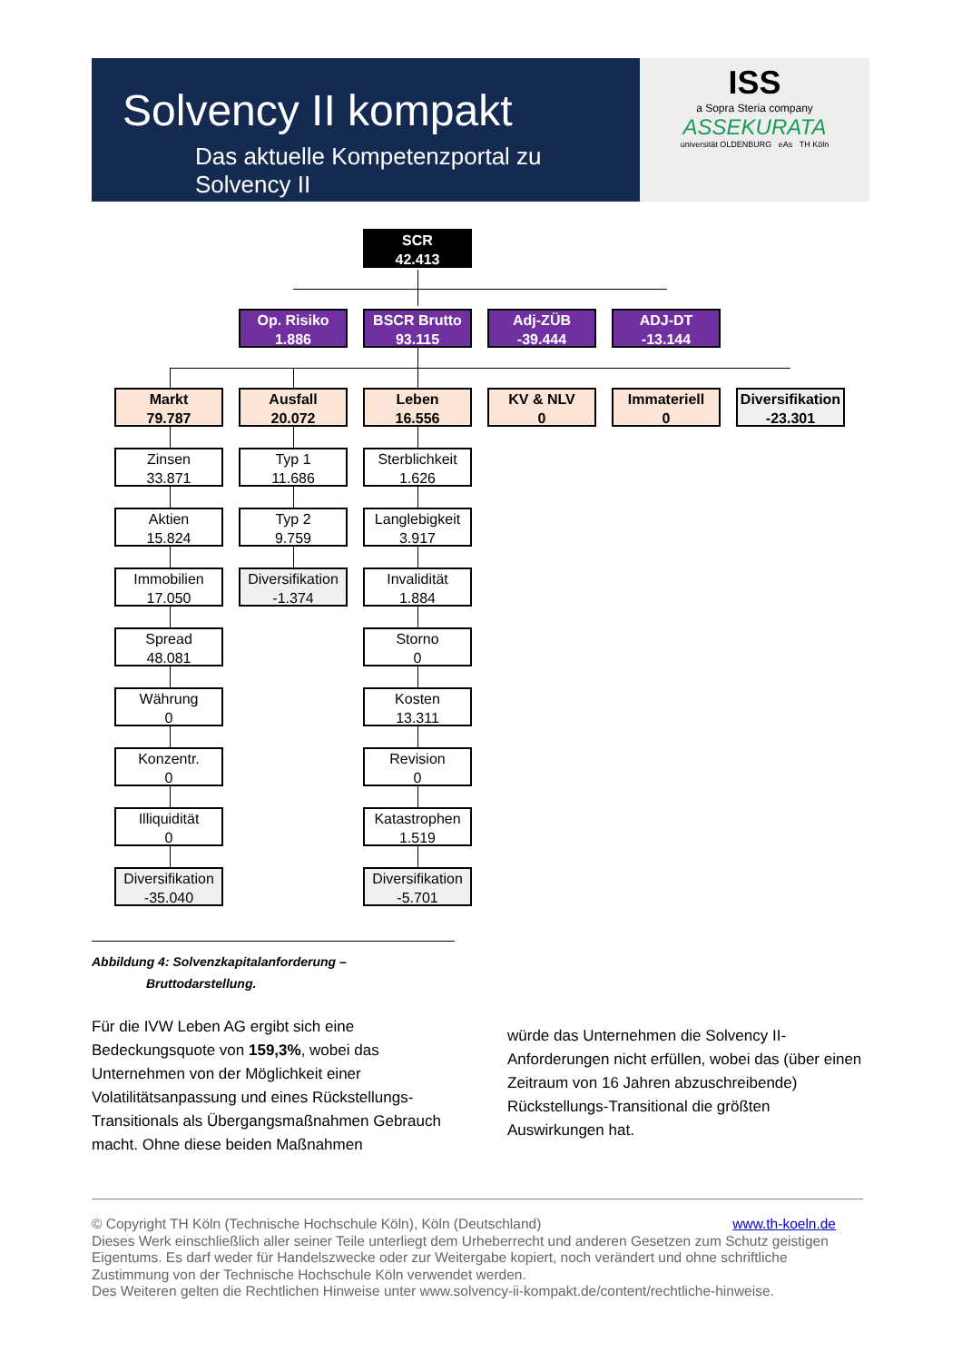Solvency II kompakt
Das aktuelle Kompetenzportal zu Solvency II
ISS
a Sopra Steria company
ASSEKURATA
universität OLDENBURG eAs TH Köln
SCR
42.413
Op. Risiko
1.886
BSCR Brutto
93.115
Adj-ZÜB
-39.444
ADJ-DT
-13.144
Markt
79.787
Ausfall
20.072
Leben
16.556
KV & NLV
0
Immateriell
0
Diversifikation
-23.301
Zinsen
33.871
Typ 1
11.686
Sterblichkeit
1.626
Aktien
15.824
Typ 2
9.759
Langlebigkeit
3.917
Immobilien
17.050
Diversifikation
-1.374
Invalidität
1.884
Spread
48.081
Storno
0
Währung
0
Kosten
13.311
Konzentr.
0
Revision
0
Illiquidität
0
Katastrophen
1.519
Diversifikation
-35.040
Diversifikation
-5.701
Abbildung 4: Solvenzkapitalanforderung –
Bruttodarstellung.
Für die IVW Leben AG ergibt sich eine Bedeckungsquote von 159,3%, wobei das Unternehmen von der Möglichkeit einer Volatilitätsanpassung und eines Rückstellungs-Transitionals als Übergangsmaßnahmen Gebrauch macht. Ohne diese beiden Maßnahmen
würde das Unternehmen die Solvency II-Anforderungen nicht erfüllen, wobei das (über einen Zeitraum von 16 Jahren abzuschreibende) Rückstellungs-Transitional die größten Auswirkungen hat.
© Copyright TH Köln (Technische Hochschule Köln), Köln (Deutschland) www.th-koeln.de
Dieses Werk einschließlich aller seiner Teile unterliegt dem Urheberrecht und anderen Gesetzen zum Schutz geistigen Eigentums. Es darf weder für Handelszwecke oder zur Weitergabe kopiert, noch verändert und ohne schriftliche Zustimmung von der Technische Hochschule Köln verwendet werden.
Des Weiteren gelten die Rechtlichen Hinweise unter www.solvency-ii-kompakt.de/content/rechtliche-hinweise.